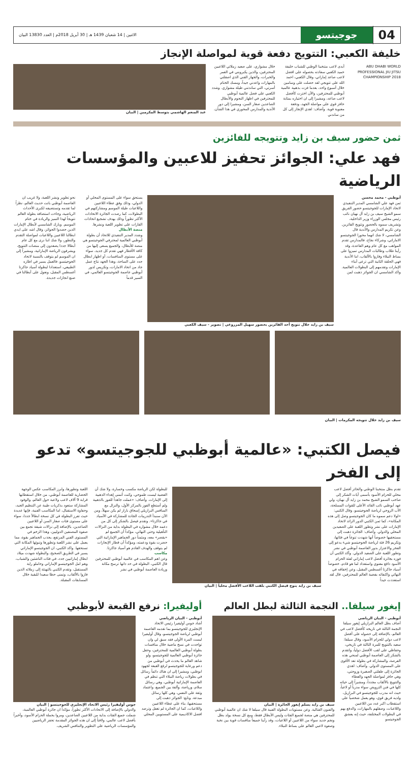04 جوجيتسو
الاثنين | 14 شعبان 1439 هـ | 30 أبريل 2018م | العدد 13830 البيان
خليفة الكعبي: التتويج دفعة قوية لمواصلة الإنجاز
ABU DHABI WORLD PROFESSIONAL JIU JITSU CHAMPIONSHIP 2018
أبدى لاعب منتخبنا الوطني للشباب خليفة حميد الكعبي سعادته بحصوله على افضل لاعب صاعد إماراتي، وقال الكعبي، احمد الله على تتويجي لقد حصلت على وسامين خلال أسبوع واحد، بعدما فزت بذهبية عالمية أبوظبي للمحترفين، والآن اخترت كأفضل لاعب صاعد، ومشيرا إلى ان اختياره بمثابة حافز قوي على مواصلة الجهد، ودفعة معنوية قوية. وأضاف: اهدي الإنجاز إلى كل من ساندني
خلال مشواري، على صعيد زملائي اللاعبين المحترفين، والذين يكبرونني في العمر والخبرات، والجهاز الفني الذي اصقلني بالمهارات واعدني جيداً، ومسك الختام أسرتي، التي ساندتني طيلة مشواري. وشدد الكعبي على فضل عالمية أبوظبي للمحترفين في اظهار النجوم والأبطال الصاعدين صغار السن، ومشيرا إلى دور الأندية والمدارس المحوري في هذا الشأن.
عبد المنعم الهاشمي يتوسط المكرمين | البيان
ثمن حضور سيف بن زايد وتتويجه للفائزين
فهد علي: الجوائز تحفيز للاعبين والمؤسسات الرياضية
أبوظبي - محمد محسن
ثمن فهد علي الشامسي المدير التنفيذي لاتحاد الإمارات للجوجيتسو حضور الفريق سمو الشيخ سيف بن زايد آل نهيان نائب رئيس مجلس الوزراء وزير الداخلية، وتشريف سموه بالحضور وتتويج الفائزين. وعن تكريم المدارس والأندية قال الشامسي، لا شك انهما محورا الجوجيتسو الاماراتي، وشركاء نجاح، فالمدارس تقدم المواهب مع كل عام وهم القاعدة، وقد رأينا طلاب وطالبات المدارس تميزوا على بساط النبلاء وفازوا بالألقاب، اما الأندية فهي الحلقة الثانية التي ترعى أبناء الإمارات وتقدمهم إلى البطولات العالمية. واكد الشامسي ان الجوائز ذهبت لمن
سيف بن زايد خلال تتويج أحد الفائزين بحضور سهيل المزروعي | تصوير - سيف الكعبي
يستحق سواء على المستوى المحلي أو الدولي، وذلك وفق عطاء اللاعبين واللاعبات طيلة الموسم ومشاركتهم في البطولات، كما رصدت الجائزة الاتحادات الأكثر تطوراً وذلك بهدف تشجيع اتحادات القارات على تطوير اللعبة ونشرها.
منصة الأبطال
وشدد المدير التنفيذي للاتحاد أن بطولة أبوظبي العالمية لمحترفي الجوجيتسو هي منصة للأبطال، والجميع يسعى إليها من كافة الأقطار فهي تقدم كل جديد، سواء على مستوى المنافسات، أو اظهار ابطال جدد على الساحة، وهذا الجهد نتاج عمل جاد من اتحاد الامارات، وتكريس لدور أبوظبي عاصمة الجوجيتسو العالمي، في السير قدماً
نحو تطوير ونشر اللعبة، ولا غريب ان العاصمة أبوظبي باتت حديث العالم، نظراً لما تقدمه وتستضيفه لكبرى الأحداث الرياضية، وجاءت استضافة بطولة العالم تتويجاً لهذا التميز والريادة في ختام الموسم. وبارك الشامسي لأبطال الإمارات الذين حصدوا الجوائز، وقال اشد على ايدي ابطالنا اللاعبين واللاعبات لمواصلة التقدم والتطور، ولا شك اننا نرى مع كل عام أبطالا جددا يصعدون إلى منصات التتويج، ويشرفون الرياضة الإماراتية، ومشيراً إلى ان الموسم لم يتوقف بالنسبة لاتحاد الجوجيتسو، فالعمل يسير في اطاره الطبيعي، استعدادا لبطولة آسياد جاكرتا أغسطس المقبل، ونعول على أبطالنا في صنع انجازات جديدة.
سيف بن زايد خلال تتويجه المكرمات | البيان
فيصل الكتبي: «عالمية أبوظبي للجوجيتسو» تدعو إلى الفخر
تقدم بطل منتخبنا الوطني والحائز أفضل لاعب محلي للحزام الأسود بأسمى آيات الشكر إلى صاحب السمو الشيخ محمد بن زايد آل نهيان، ولي عهد أبوظبي نائب القائد الأعلى للقوات المسلحة، الأب الروحي لرياضة الجوجيتسو، وقال الكتبي: «لولا دعم سموه ما كان الجوجيتسو وصل إلى هذه المكانة»، كما ثمن الكتبي الدور الرائد لاتحاد الإمارات على نشر وتطور اللعبة على الصعيدين المحلي والدولي. وأضاف: الجائزة ذهبت إلى مستحقيها خصوصاً أنها شهدت تنوعاً في فئاتها، وتكريم 26 فئة لرياضة الجوجيتسو شيء يدعو إلى الفخر والاعتزاز بدور العاصمة أبوظبي في نشر وتطور اللعبة على الصعيد الدولي. وأكد الكتبي أن فوزه بجائزة أفضل لاعب إماراتي لفئة الحزام الأسود دافع معنوي واستعداد لما هو قادم، خصوصاً آسياد جاكرتا أغسطس المقبل، وعن إخفاقه في النهائي واكتفائه بفضية العالم للمحترفين، قال لقد استعددت جيداً
سيف بن زايد يتوج فيصل الكتبي بلقب اللاعب الأفضل محلياً | البيان
للبطولة لكن الرياضة مكسب وخسارة، ولا شك أن الفضية ليست طموحي، وكنت أتمنى إهداء الذهبية إلى الإمارات. وأضاف: «عملت جاهداً للفوز بالذهبية ولم أستطع الفوز بالمركز الأول، والنزال مع المنافس البرازيلي إسحاق باراز لم يكن سهلاً، ومن الآن سنبدأ التدريبات الجادة للمشاركة في الآسياد في جاكرتا». وتقدم فيصل بالشكر إلى كل من دعمه خلال مشواره في البطولة بداية من النزالات التأهيلية وحتى النهائي، مؤكداً أن الجميع لم «يقصر» معه، ومثمناً دور الجماهير الإماراتية التي حضرت بقوة ودعمته، ومؤكداً أن قطار الإنجازات لم يتوقف والهدف القادم هو آسياد جاكرتا.
مكاسب
وعن اهم المكاسب في عالمية أبوظبي للمحترفين قال الكتبي، البطولة في حد ذاتها ترسخ مكانة وريادة العاصمة أبوظبي في نشر
اللعبة وتطورها، وابرز المكاسب عكس الوجهة الحضارية للعاصمة أبوظبي، من خلال استقطابها قرابة 9 آلاف لاعب ولاعبة حول العالم، والوفود المشاركة ستعود بذكريات طيبة عن التنظيم الجيد، وحفاوة الاستقبال، اما المكاسب الفنية، فإنها عديدة حيث تفرز البطولة في كل نسخة ابطالاً جددا، سواء على مستوى فئات صغار السن أو اللاعبين الصاعدين، بالإضافة إلى نزالات شيقة تجمع بين صفوة المصنفين الدوليين، وهذا الزخم في المستوى الفني المرتفع، يجذب الجماهير بقوة، مما يعمل على نشر اللعبة وتطورها وتبوئها المكانة التي تستحقها. واكد الكتبي، ان الجوجيتسو الإماراتي يسير في الطريق الصحيح، والبطولة شهدت ميلاد ابطال إماراتيين جدد، في فئات الناشئين والشباب، وهم امل الجوجيتسو الإماراتي وحاملو راية المستقبل، وتقدم الكتبي بالتهنئة إلى زملائه الذين فازوا بالألقاب، وتمنى حظا سعيدا للبقية خلال المسابقات المقبلة.
إيغور سيلفا.. النجمة الثالثة لبطل العالم
أبوظبي - البيان الرياضي
أضاف بطل العالم البرازيلي إيغور سيلفا النجمة الثالثة في تاريخه كأفضل لاعب في العالم، بالإضافة إلى حصوله على أفضل لاعب دولي للحزام الأسود، وقال سيلفا: سعيد بالتتويج للمرة الثالثة في تاريخي، وحفاظي على لقب الأفضل دولياً، واتقدم بالشكر إلى العاصمة أبوظبي لمنحي هذه الفرصة، والمشاركة في بطولة تعد الأقوى على المستوى الدولي. وأضاف: اهدي الجائزة إلى طفلتي الصغيرة وزوجتي، وهي حافز لمواصلة الجهد والعطاء والتتويج بالألقاب مجدداً، ومشيراً إلى حياته كلها في فنن الترويض سواء مدرباً أو لاعباً، حيث انه مدرب للجوجيتسو في البرازيل، ولديه فريق قوي، وهو يعمل شخصياً على استقطاب اكبر عدد من اللاعبين واللاعبات، وصقلهم بالمهارات، والدفع بهم في البطولات المختلفة، حيث إنه يعشق الجوجيتسو
سيف بن زايد يسلم إيغور الجائزة | البيان
والفنون القتالية. وعن مستويات البطولة الفنية قال سيلفا لا شك ان عالمية أبوظبي للمحترفين هي منصة لجميع الفئات وليس الأبطال فقط، ومع كل نسخة يولد بطل ونجم جديد سواء من اللاعبين أو اللاعبات، وقد رأينا جميعاً منافسات قوية بين نخبة وصفوة لاعبي العالم على بساط النبلاء.
أوليفيرا: نرفع القبعة لأبوظبي
أبوظبي - البيان الرياضي
أشاد جوس أوليفيرا رئيس الاتحاد الإنجليزي للجوجيتسو بما تقدمه العاصمة أبوظبي لرياضة الجوجيتسو، وقال أوليفيرا ليست المرة الأولى فقد سبق لي وان تواجدت في نسخ ماضية خلال منافسات بطولة أبوظبي العالمية للمحترفين، وحفل جائزة أبوظبي العالمية للجوجيتسو، ولو شاهد العالم ما يحدث في أبوظبي من دعم ورعاية للجوجيتسو لرفع القبعة لجهود ابوظبي، ومشيرا إلى ان هناك دائماً رسائل في بطولات رياضة النبلاء التي تنظم في العاصمة الإماراتية أبوظبي، وهي رسائل سلام، ورياضة، وألفة بين الجميع، واعتماد وثقة على النفس، وهي كلها رسائل مبدعة. وتابع: الجوائز ذهبت إلى مستحقيها، بناء على عطاء اللاعبين واللاعبات، كما ان الجائزة لم تغفل وترصد افضل الاكاديمية على المستويين المحلي
جوس أوليفيرا رئيس الاتحاد الإنجليزي للجوجيتسو | البيان
والدولي بالإضافة إلى الاتحادات الأكثر تطوراً، مؤكداً ان جائزة أبوظبي العالمية، شملت جميع الفئات بداية من اللاعبين الصاعدين، ومروا بحملة الحزام الأسود، وأخيراً بأفضل لاعب عالمي، ولافتاً إلى ان هذه الجوائز المقدمة تحفز الرياضيين والمؤسسات الرياضية على التطوير والتنافس الشريف.